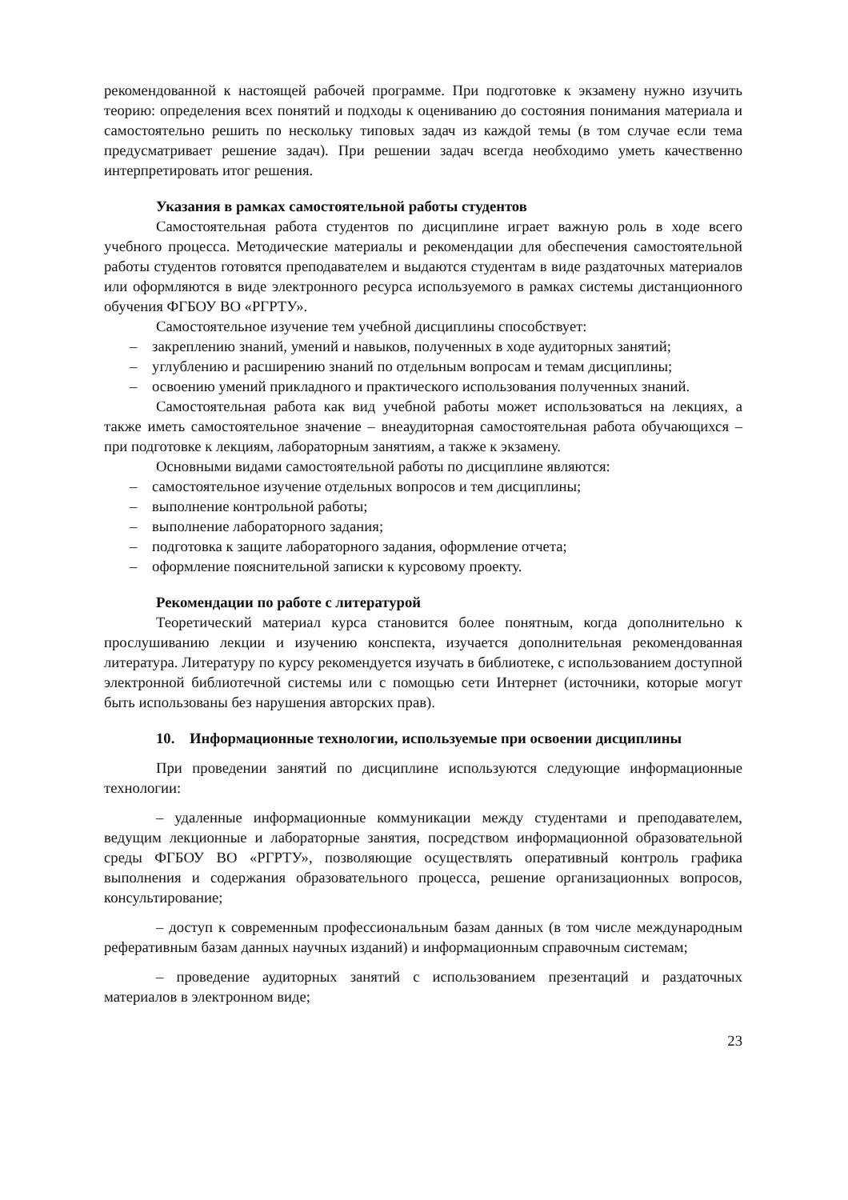рекомендованной к настоящей рабочей программе. При подготовке к экзамену нужно изучить теорию: определения всех понятий и подходы к оцениванию до состояния понимания материала и самостоятельно решить по нескольку типовых задач из каждой темы (в том случае если тема предусматривает решение задач). При решении задач всегда необходимо уметь качественно интерпретировать итог решения.
Указания в рамках самостоятельной работы студентов
Самостоятельная работа студентов по дисциплине играет важную роль в ходе всего учебного процесса. Методические материалы и рекомендации для обеспечения самостоятельной работы студентов готовятся преподавателем и выдаются студентам в виде раздаточных материалов или оформляются в виде электронного ресурса используемого в рамках системы дистанционного обучения ФГБОУ ВО «РГРТУ».
Самостоятельное изучение тем учебной дисциплины способствует:
– закреплению знаний, умений и навыков, полученных в ходе аудиторных занятий;
– углублению и расширению знаний по отдельным вопросам и темам дисциплины;
– освоению умений прикладного и практического использования полученных знаний.
Самостоятельная работа как вид учебной работы может использоваться на лекциях, а также иметь самостоятельное значение – внеаудиторная самостоятельная работа обучающихся – при подготовке к лекциям, лабораторным занятиям, а также к экзамену.
Основными видами самостоятельной работы по дисциплине являются:
– самостоятельное изучение отдельных вопросов и тем дисциплины;
– выполнение контрольной работы;
– выполнение лабораторного задания;
– подготовка к защите лабораторного задания, оформление отчета;
– оформление пояснительной записки к курсовому проекту.
Рекомендации по работе с литературой
Теоретический материал курса становится более понятным, когда дополнительно к прослушиванию лекции и изучению конспекта, изучается дополнительная рекомендованная литература. Литературу по курсу рекомендуется изучать в библиотеке, с использованием доступной электронной библиотечной системы или с помощью сети Интернет (источники, которые могут быть использованы без нарушения авторских прав).
10. Информационные технологии, используемые при освоении дисциплины
При проведении занятий по дисциплине используются следующие информационные технологии:
– удаленные информационные коммуникации между студентами и преподавателем, ведущим лекционные и лабораторные занятия, посредством информационной образовательной среды ФГБОУ ВО «РГРТУ», позволяющие осуществлять оперативный контроль графика выполнения и содержания образовательного процесса, решение организационных вопросов, консультирование;
– доступ к современным профессиональным базам данных (в том числе международным реферативным базам данных научных изданий) и информационным справочным системам;
– проведение аудиторных занятий с использованием презентаций и раздаточных материалов в электронном виде;
23